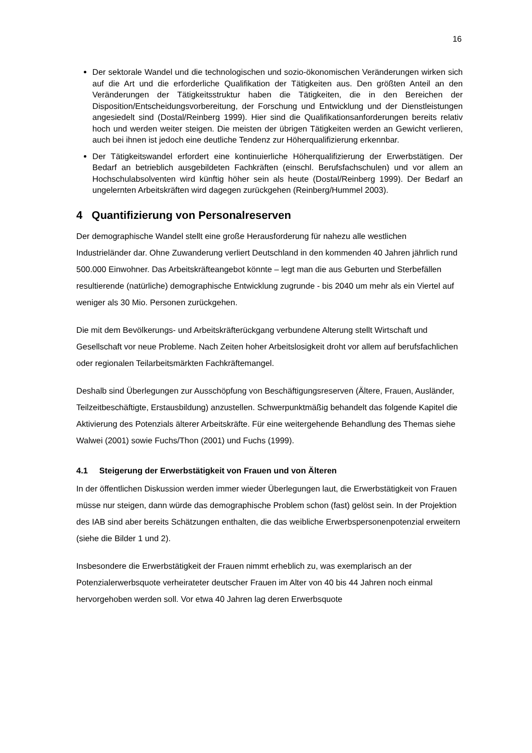16
Der sektorale Wandel und die technologischen und sozio-ökonomischen Veränderungen wirken sich auf die Art und die erforderliche Qualifikation der Tätigkeiten aus. Den größten Anteil an den Veränderungen der Tätigkeitsstruktur haben die Tätigkeiten, die in den Bereichen der Disposition/Entscheidungsvorbereitung, der Forschung und Entwicklung und der Dienstleistungen angesiedelt sind (Dostal/Reinberg 1999). Hier sind die Qualifikationsanforderungen bereits relativ hoch und werden weiter steigen. Die meisten der übrigen Tätigkeiten werden an Gewicht verlieren, auch bei ihnen ist jedoch eine deutliche Tendenz zur Höherqualifizierung erkennbar.
Der Tätigkeitswandel erfordert eine kontinuierliche Höherqualifizierung der Erwerbstätigen. Der Bedarf an betrieblich ausgebildeten Fachkräften (einschl. Berufsfachschulen) und vor allem an Hochschulabsolventen wird künftig höher sein als heute (Dostal/Reinberg 1999). Der Bedarf an ungelernten Arbeitskräften wird dagegen zurückgehen (Reinberg/Hummel 2003).
4 Quantifizierung von Personalreserven
Der demographische Wandel stellt eine große Herausforderung für nahezu alle westlichen Industrieländer dar. Ohne Zuwanderung verliert Deutschland in den kommenden 40 Jahren jährlich rund 500.000 Einwohner. Das Arbeitskräfteangebot könnte – legt man die aus Geburten und Sterbefällen resultierende (natürliche) demographische Entwicklung zugrunde - bis 2040 um mehr als ein Viertel auf weniger als 30 Mio. Personen zurückgehen.
Die mit dem Bevölkerungs- und Arbeitskräfterückgang verbundene Alterung stellt Wirtschaft und Gesellschaft vor neue Probleme. Nach Zeiten hoher Arbeitslosigkeit droht vor allem auf berufsfachlichen oder regionalen Teilarbeitsmärkten Fachkräftemangel.
Deshalb sind Überlegungen zur Ausschöpfung von Beschäftigungsreserven (Ältere, Frauen, Ausländer, Teilzeitbeschäftigte, Erstausbildung) anzustellen. Schwerpunktmäßig behandelt das folgende Kapitel die Aktivierung des Potenzials älterer Arbeitskräfte. Für eine weitergehende Behandlung des Themas siehe Walwei (2001) sowie Fuchs/Thon (2001) und Fuchs (1999).
4.1 Steigerung der Erwerbstätigkeit von Frauen und von Älteren
In der öffentlichen Diskussion werden immer wieder Überlegungen laut, die Erwerbstätigkeit von Frauen müsse nur steigen, dann würde das demographische Problem schon (fast) gelöst sein. In der Projektion des IAB sind aber bereits Schätzungen enthalten, die das weibliche Erwerbspersonenpotenzial erweitern (siehe die Bilder 1 und 2).
Insbesondere die Erwerbstätigkeit der Frauen nimmt erheblich zu, was exemplarisch an der Potenzialerwerbsquote verheirateter deutscher Frauen im Alter von 40 bis 44 Jahren noch einmal hervorgehoben werden soll. Vor etwa 40 Jahren lag deren Erwerbsquote